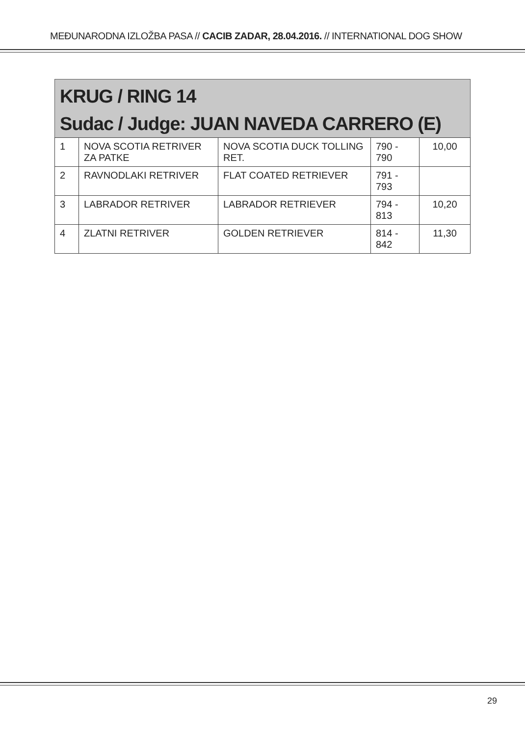MEĐUNARODNA IZLOŽBA PASA // CACIB ZADAR, 28.04.2016. // INTERNATIONAL DOG SHOW
KRUG / RING 14
Sudac / Judge: JUAN NAVEDA CARRERO (E)
| 1 | NOVA SCOTIA RETRIVER ZA PATKE | NOVA SCOTIA DUCK TOLLING RET. | 790 - 790 | 10,00 |
| 2 | RAVNODLAKI RETRIVER | FLAT COATED RETRIEVER | 791 - 793 | |
| 3 | LABRADOR RETRIVER | LABRADOR RETRIEVER | 794 - 813 | 10,20 |
| 4 | ZLATNI RETRIVER | GOLDEN RETRIEVER | 814 - 842 | 11,30 |
29